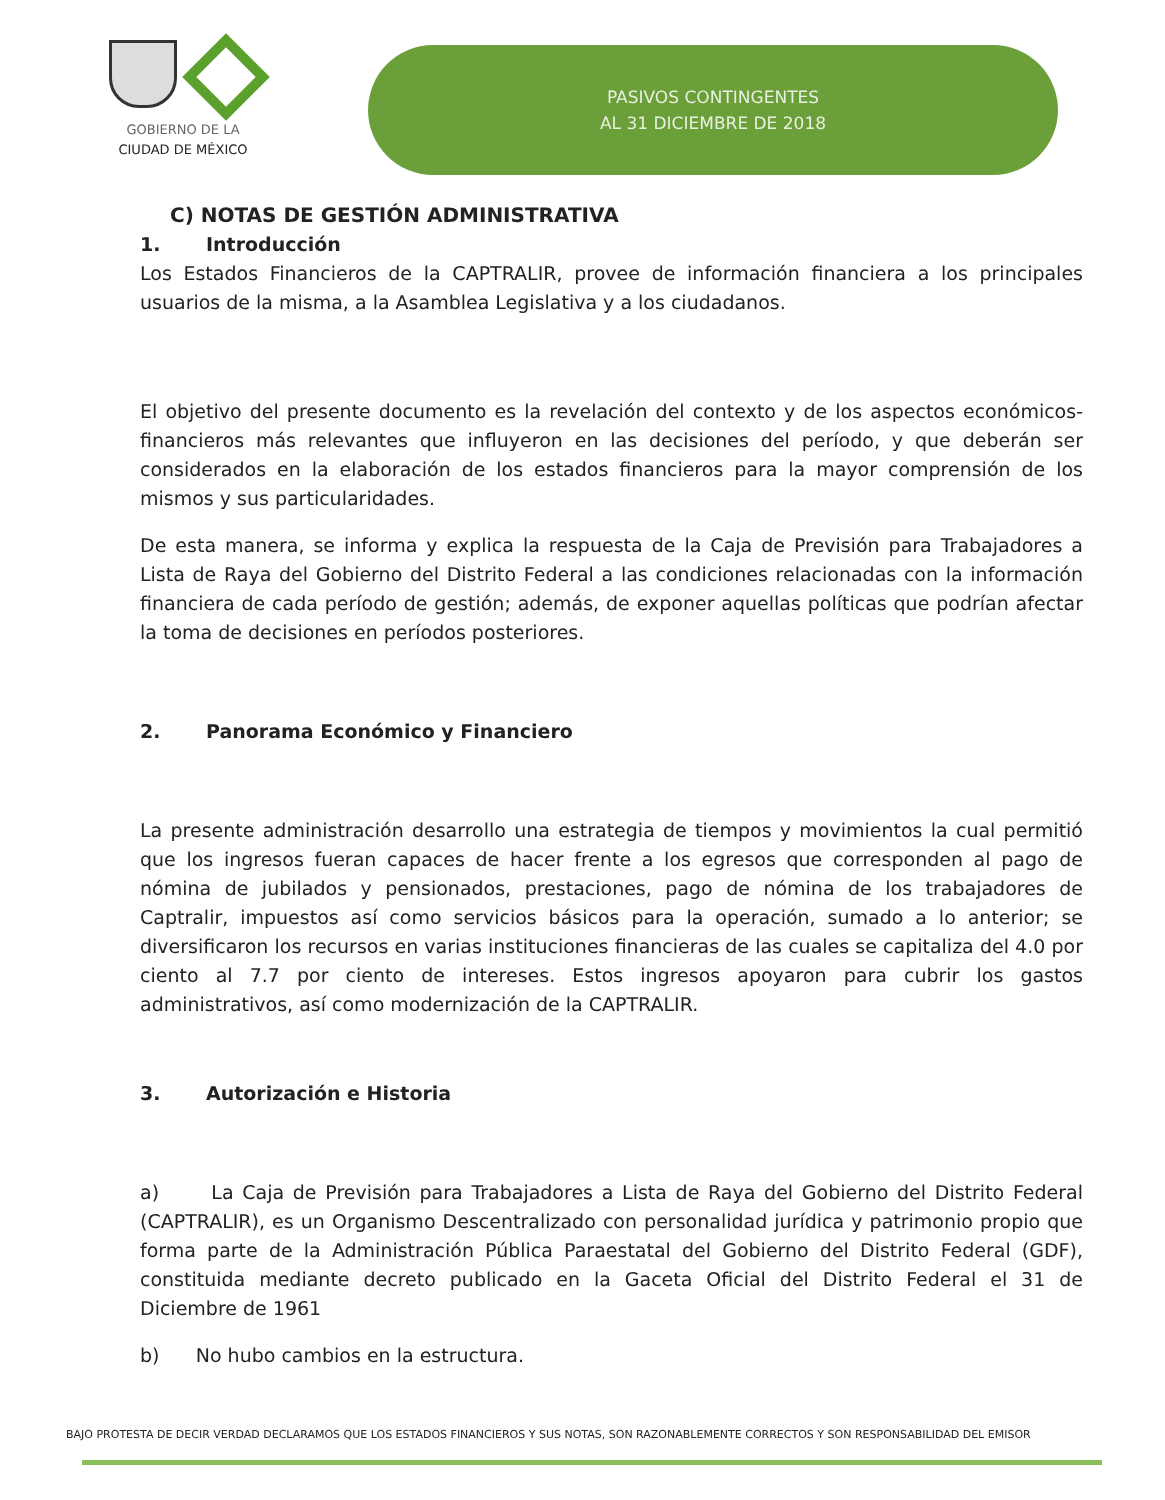GOBIERNO DE LA
CIUDAD DE MÉXICO
PASIVOS CONTINGENTES
AL 31 DICIEMBRE DE 2018
C) NOTAS DE GESTIÓN ADMINISTRATIVA
1. Introducción
Los Estados Financieros de la CAPTRALIR, provee de información financiera a los principales usuarios de la misma, a la Asamblea Legislativa y a los ciudadanos.
El objetivo del presente documento es la revelación del contexto y de los aspectos económicos-financieros más relevantes que influyeron en las decisiones del período, y que deberán ser considerados en la elaboración de los estados financieros para la mayor comprensión de los mismos y sus particularidades.
De esta manera, se informa y explica la respuesta de la Caja de Previsión para Trabajadores a Lista de Raya del Gobierno del Distrito Federal a las condiciones relacionadas con la información financiera de cada período de gestión; además, de exponer aquellas políticas que podrían afectar la toma de decisiones en períodos posteriores.
2. Panorama Económico y Financiero
La presente administración desarrollo una estrategia de tiempos y movimientos la cual permitió que los ingresos fueran capaces de hacer frente a los egresos que corresponden al pago de nómina de jubilados y pensionados, prestaciones, pago de nómina de los trabajadores de Captralir, impuestos así como servicios básicos para la operación, sumado a lo anterior; se diversificaron los recursos en varias instituciones financieras de las cuales se capitaliza del 4.0 por ciento al 7.7 por ciento de intereses. Estos ingresos apoyaron para cubrir los gastos administrativos, así como modernización de la CAPTRALIR.
3. Autorización e Historia
a) La Caja de Previsión para Trabajadores a Lista de Raya del Gobierno del Distrito Federal (CAPTRALIR), es un Organismo Descentralizado con personalidad jurídica y patrimonio propio que forma parte de la Administración Pública Paraestatal del Gobierno del Distrito Federal (GDF), constituida mediante decreto publicado en la Gaceta Oficial del Distrito Federal el 31 de Diciembre de 1961
b) No hubo cambios en la estructura.
BAJO PROTESTA DE DECIR VERDAD DECLARAMOS QUE LOS ESTADOS FINANCIEROS Y SUS NOTAS, SON RAZONABLEMENTE CORRECTOS Y SON RESPONSABILIDAD DEL EMISOR